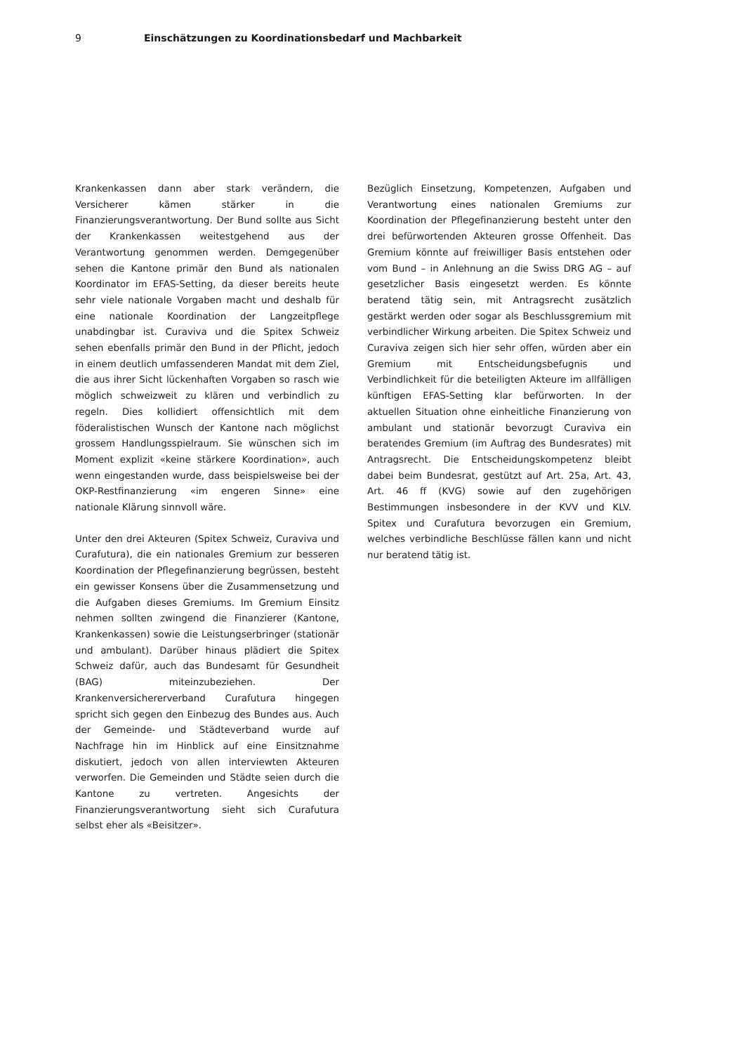9 Einschätzungen zu Koordinationsbedarf und Machbarkeit
Krankenkassen dann aber stark verändern, die Versicherer kämen stärker in die Finanzierungsverantwortung. Der Bund sollte aus Sicht der Krankenkassen weitestgehend aus der Verantwortung genommen werden. Demgegenüber sehen die Kantone primär den Bund als nationalen Koordinator im EFAS-Setting, da dieser bereits heute sehr viele nationale Vorgaben macht und deshalb für eine nationale Koordination der Langzeitpflege unabdingbar ist. Curaviva und die Spitex Schweiz sehen ebenfalls primär den Bund in der Pflicht, jedoch in einem deutlich umfassenderen Mandat mit dem Ziel, die aus ihrer Sicht lückenhaften Vorgaben so rasch wie möglich schweizweit zu klären und verbindlich zu regeln. Dies kollidiert offensichtlich mit dem föderalistischen Wunsch der Kantone nach möglichst grossem Handlungsspielraum. Sie wünschen sich im Moment explizit «keine stärkere Koordination», auch wenn eingestanden wurde, dass beispielsweise bei der OKP-Restfinanzierung «im engeren Sinne» eine nationale Klärung sinnvoll wäre.
Unter den drei Akteuren (Spitex Schweiz, Curaviva und Curafutura), die ein nationales Gremium zur besseren Koordination der Pflegefinanzierung begrüssen, besteht ein gewisser Konsens über die Zusammensetzung und die Aufgaben dieses Gremiums. Im Gremium Einsitz nehmen sollten zwingend die Finanzierer (Kantone, Krankenkassen) sowie die Leistungserbringer (stationär und ambulant). Darüber hinaus plädiert die Spitex Schweiz dafür, auch das Bundesamt für Gesundheit (BAG) miteinzubeziehen. Der Krankenversichererverband Curafutura hingegen spricht sich gegen den Einbezug des Bundes aus. Auch der Gemeinde- und Städteverband wurde auf Nachfrage hin im Hinblick auf eine Einsitznahme diskutiert, jedoch von allen interviewten Akteuren verworfen. Die Gemeinden und Städte seien durch die Kantone zu vertreten. Angesichts der Finanzierungsverantwortung sieht sich Curafutura selbst eher als «Beisitzer».
Bezüglich Einsetzung, Kompetenzen, Aufgaben und Verantwortung eines nationalen Gremiums zur Koordination der Pflegefinanzierung besteht unter den drei befürwortenden Akteuren grosse Offenheit. Das Gremium könnte auf freiwilliger Basis entstehen oder vom Bund – in Anlehnung an die Swiss DRG AG – auf gesetzlicher Basis eingesetzt werden. Es könnte beratend tätig sein, mit Antragsrecht zusätzlich gestärkt werden oder sogar als Beschlussgremium mit verbindlicher Wirkung arbeiten. Die Spitex Schweiz und Curaviva zeigen sich hier sehr offen, würden aber ein Gremium mit Entscheidungsbefugnis und Verbindlichkeit für die beteiligten Akteure im allfälligen künftigen EFAS-Setting klar befürworten. In der aktuellen Situation ohne einheitliche Finanzierung von ambulant und stationär bevorzugt Curaviva ein beratendes Gremium (im Auftrag des Bundesrates) mit Antragsrecht. Die Entscheidungskompetenz bleibt dabei beim Bundesrat, gestützt auf Art. 25a, Art. 43, Art. 46 ff (KVG) sowie auf den zugehörigen Bestimmungen insbesondere in der KVV und KLV. Spitex und Curafutura bevorzugen ein Gremium, welches verbindliche Beschlüsse fällen kann und nicht nur beratend tätig ist.